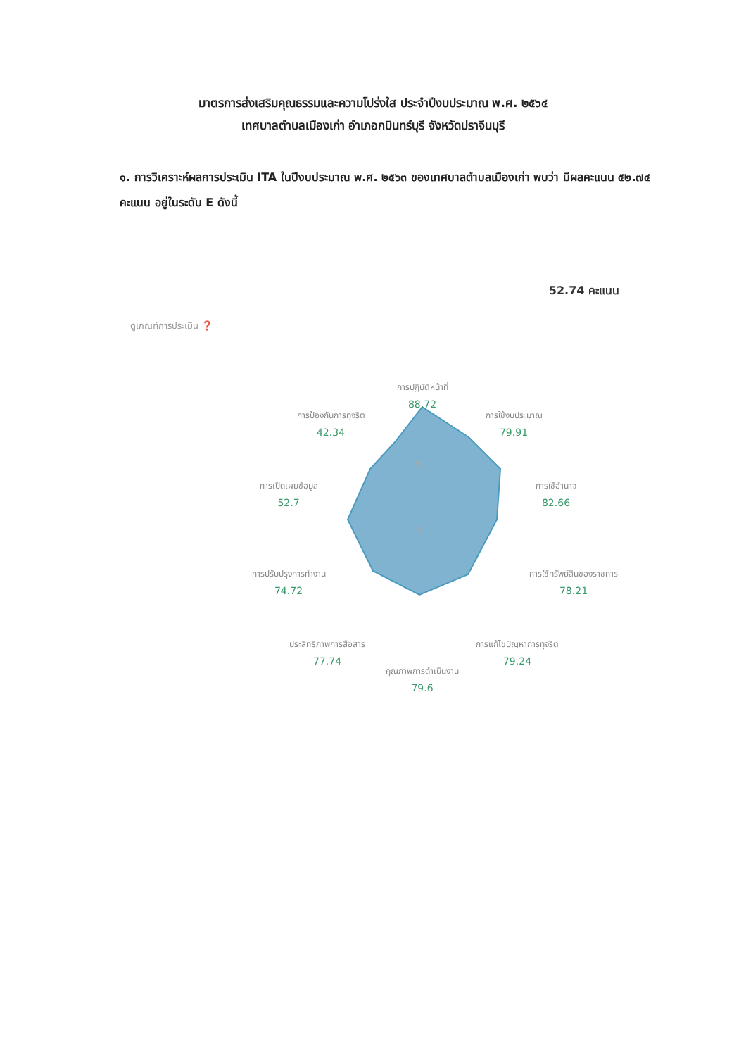มาตรการส่งเสริมคุณธรรมและความโปร่งใส ประจำปีงบประมาณ พ.ศ. ๒๕๖๔
เทศบาลตำบลเมืองเก่า อำเภอกบินทร์บุรี จังหวัดปราจีนบุรี
๑. การวิเคราะห์ผลการประเมิน ITA ในปีงบประมาณ พ.ศ. ๒๕๖๓ ของเทศบาลตำบลเมืองเก่า พบว่า มีผลคะแนน ๕๒.๗๔ คะแนน อยู่ในระดับ E ดังนี้
52.74 คะแนน
ดูเกณฑ์การประเมิน ❓
50
0
การปฏิบัติหน้าที่
88.72
การป้องกันการทุจริต
42.34
การใช้งบประมาณ
79.91
การเปิดเผยข้อมูล
52.7
การใช้อำนาจ
82.66
การปรับปรุงการทำงาน
74.72
การใช้ทรัพย์สินของราชการ
78.21
ประสิทธิภาพการสื่อสาร
77.74
การแก้ไขปัญหาการทุจริต
79.24
คุณภาพการดำเนินงาน
79.6